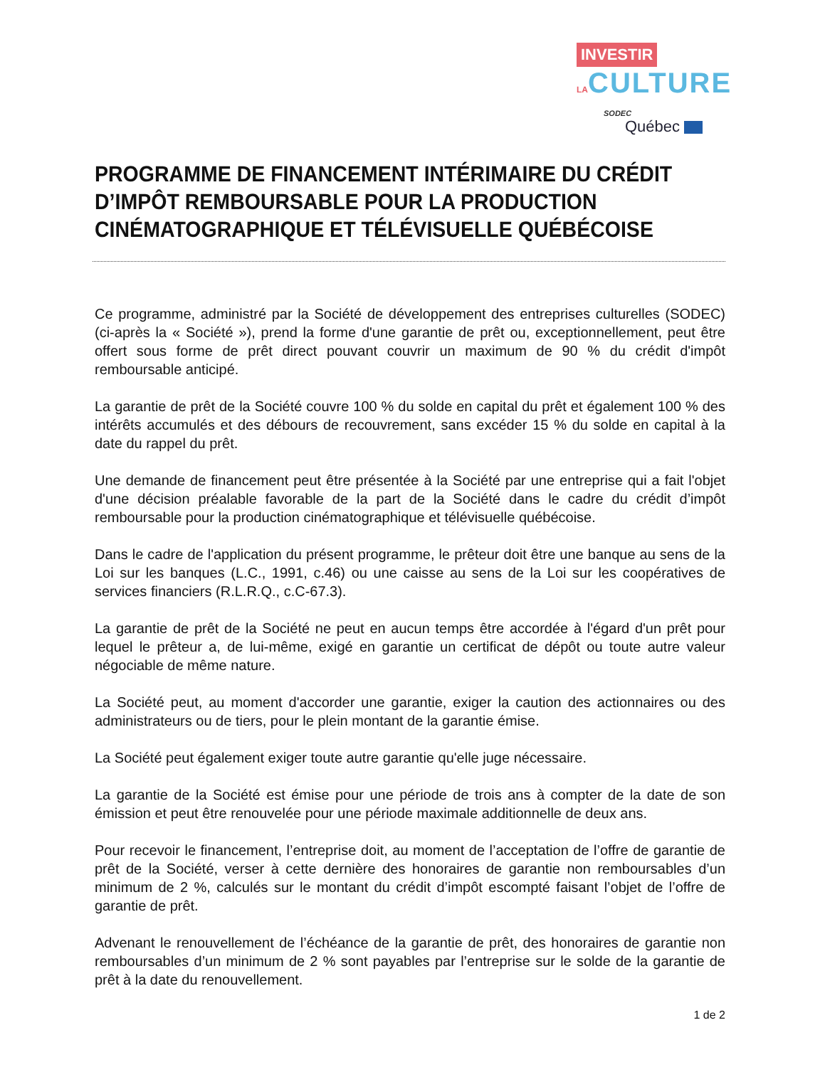INVESTIR LA CULTURE
SODEC
Québec
PROGRAMME DE FINANCEMENT INTÉRIMAIRE DU CRÉDIT D’IMPÔT REMBOURSABLE POUR LA PRODUCTION CINÉMATOGRAPHIQUE ET TÉLÉVISUELLE QUÉBÉCOISE
Ce programme, administré par la Société de développement des entreprises culturelles (SODEC) (ci-après la « Société »), prend la forme d'une garantie de prêt ou, exceptionnellement, peut être offert sous forme de prêt direct pouvant couvrir un maximum de 90 % du crédit d'impôt remboursable anticipé.
La garantie de prêt de la Société couvre 100 % du solde en capital du prêt et également 100 % des intérêts accumulés et des débours de recouvrement, sans excéder 15 % du solde en capital à la date du rappel du prêt.
Une demande de financement peut être présentée à la Société par une entreprise qui a fait l'objet d'une décision préalable favorable de la part de la Société dans le cadre du crédit d’impôt remboursable pour la production cinématographique et télévisuelle québécoise.
Dans le cadre de l'application du présent programme, le prêteur doit être une banque au sens de la Loi sur les banques (L.C., 1991, c.46) ou une caisse au sens de la Loi sur les coopératives de services financiers (R.L.R.Q., c.C-67.3).
La garantie de prêt de la Société ne peut en aucun temps être accordée à l'égard d'un prêt pour lequel le prêteur a, de lui-même, exigé en garantie un certificat de dépôt ou toute autre valeur négociable de même nature.
La Société peut, au moment d'accorder une garantie, exiger la caution des actionnaires ou des administrateurs ou de tiers, pour le plein montant de la garantie émise.
La Société peut également exiger toute autre garantie qu'elle juge nécessaire.
La garantie de la Société est émise pour une période de trois ans à compter de la date de son émission et peut être renouvelée pour une période maximale additionnelle de deux ans.
Pour recevoir le financement, l’entreprise doit, au moment de l’acceptation de l’offre de garantie de prêt de la Société, verser à cette dernière des honoraires de garantie non remboursables d’un minimum de 2 %, calculés sur le montant du crédit d’impôt escompté faisant l’objet de l’offre de garantie de prêt.
Advenant le renouvellement de l’échéance de la garantie de prêt, des honoraires de garantie non remboursables d’un minimum de 2 % sont payables par l’entreprise sur le solde de la garantie de prêt à la date du renouvellement.
1 de 2